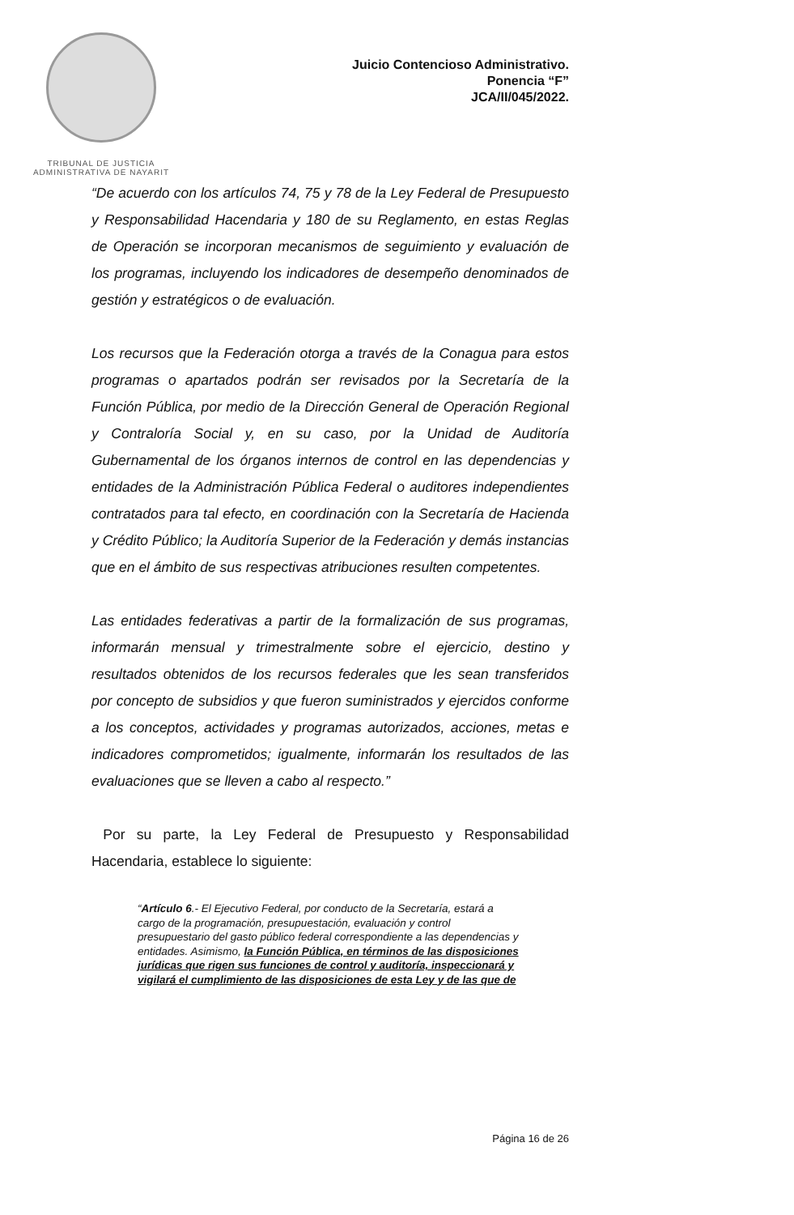TRIBUNAL DE JUSTICIA
ADMINISTRATIVA DE NAYARIT
Juicio Contencioso Administrativo.
Ponencia “F”
JCA/II/045/2022.
“De acuerdo con los artículos 74, 75 y 78 de la Ley Federal de Presupuesto y Responsabilidad Hacendaria y 180 de su Reglamento, en estas Reglas de Operación se incorporan mecanismos de seguimiento y evaluación de los programas, incluyendo los indicadores de desempeño denominados de gestión y estratégicos o de evaluación.
Los recursos que la Federación otorga a través de la Conagua para estos programas o apartados podrán ser revisados por la Secretaría de la Función Pública, por medio de la Dirección General de Operación Regional y Contraloría Social y, en su caso, por la Unidad de Auditoría Gubernamental de los órganos internos de control en las dependencias y entidades de la Administración Pública Federal o auditores independientes contratados para tal efecto, en coordinación con la Secretaría de Hacienda y Crédito Público; la Auditoría Superior de la Federación y demás instancias que en el ámbito de sus respectivas atribuciones resulten competentes.
Las entidades federativas a partir de la formalización de sus programas, informarán mensual y trimestralmente sobre el ejercicio, destino y resultados obtenidos de los recursos federales que les sean transferidos por concepto de subsidios y que fueron suministrados y ejercidos conforme a los conceptos, actividades y programas autorizados, acciones, metas e indicadores comprometidos; igualmente, informarán los resultados de las evaluaciones que se lleven a cabo al respecto.”
Por su parte, la Ley Federal de Presupuesto y Responsabilidad Hacendaria, establece lo siguiente:
“Artículo 6.- El Ejecutivo Federal, por conducto de la Secretaría, estará a cargo de la programación, presupuestación, evaluación y control presupuestario del gasto público federal correspondiente a las dependencias y entidades. Asimismo, la Función Pública, en términos de las disposiciones jurídicas que rigen sus funciones de control y auditoría, inspeccionará y vigilará el cumplimiento de las disposiciones de esta Ley y de las que de
Página 16 de 26